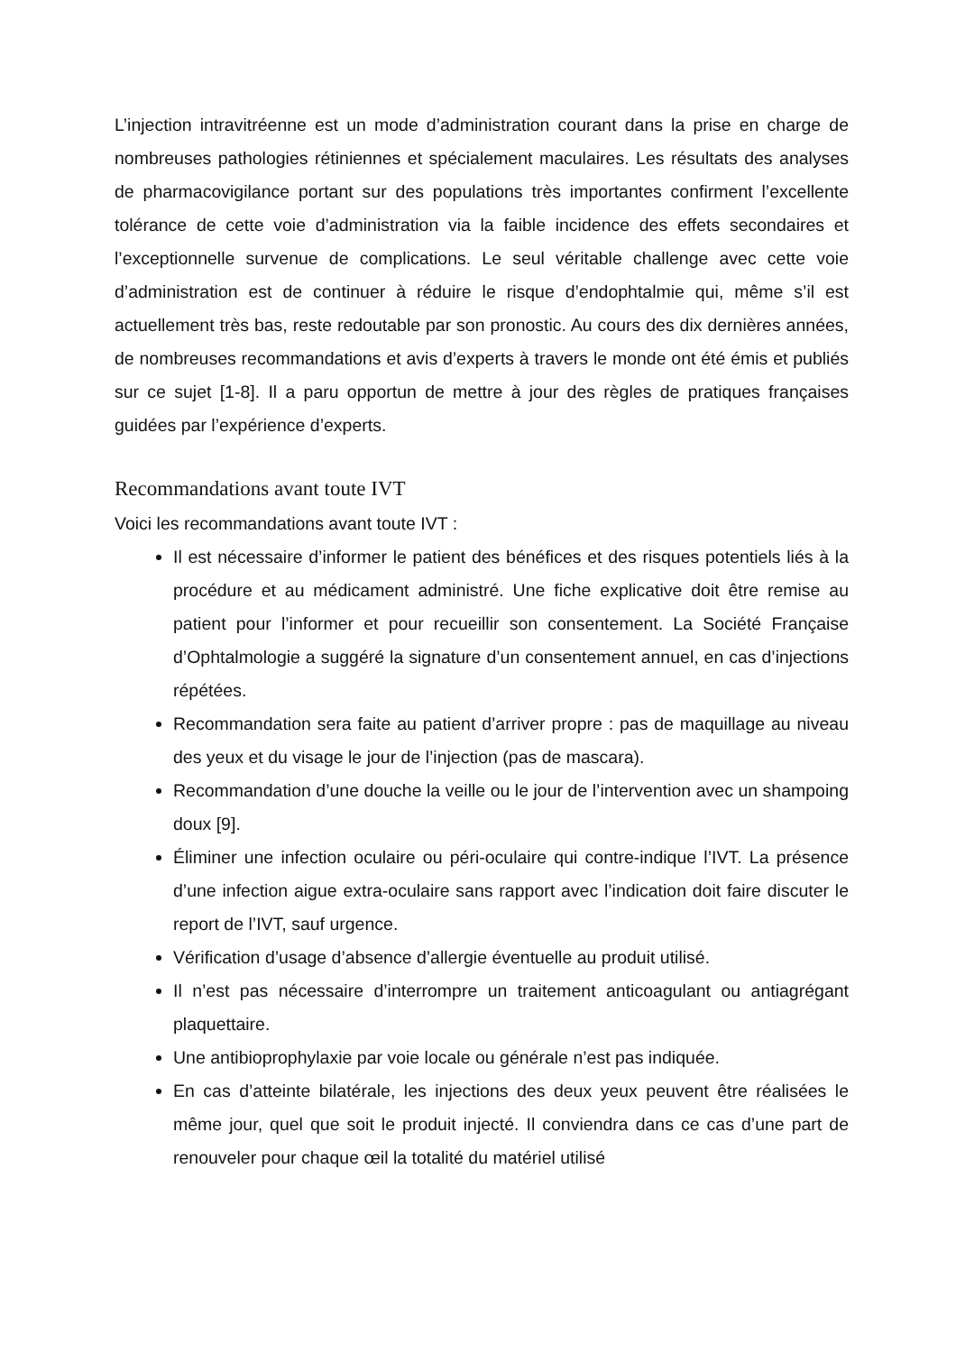L’injection intravitréenne est un mode d’administration courant dans la prise en charge de nombreuses pathologies rétiniennes et spécialement maculaires. Les résultats des analyses de pharmacovigilance portant sur des populations très importantes confirment l’excellente tolérance de cette voie d’administration via la faible incidence des effets secondaires et l’exceptionnelle survenue de complications. Le seul véritable challenge avec cette voie d’administration est de continuer à réduire le risque d’endophtalmie qui, même s’il est actuellement très bas, reste redoutable par son pronostic. Au cours des dix dernières années, de nombreuses recommandations et avis d’experts à travers le monde ont été émis et publiés sur ce sujet [1-8]. Il a paru opportun de mettre à jour des règles de pratiques françaises guidées par l’expérience d’experts.
Recommandations avant toute IVT
Voici les recommandations avant toute IVT :
Il est nécessaire d’informer le patient des bénéfices et des risques potentiels liés à la procédure et au médicament administré. Une fiche explicative doit être remise au patient pour l’informer et pour recueillir son consentement. La Société Française d’Ophtalmologie a suggéré la signature d’un consentement annuel, en cas d’injections répétées.
Recommandation sera faite au patient d’arriver propre : pas de maquillage au niveau des yeux et du visage le jour de l’injection (pas de mascara).
Recommandation d’une douche la veille ou le jour de l’intervention avec un shampoing doux [9].
Éliminer une infection oculaire ou péri-oculaire qui contre-indique l’IVT. La présence d’une infection aigue extra-oculaire sans rapport avec l’indication doit faire discuter le report de l’IVT, sauf urgence.
Vérification d’usage d’absence d’allergie éventuelle au produit utilisé.
Il n’est pas nécessaire d’interrompre un traitement anticoagulant ou antiagrégant plaquettaire.
Une antibioprophylaxie par voie locale ou générale n’est pas indiquée.
En cas d’atteinte bilatérale, les injections des deux yeux peuvent être réalisées le même jour, quel que soit le produit injecté. Il conviendra dans ce cas d’une part de renouveler pour chaque œil la totalité du matériel utilisé